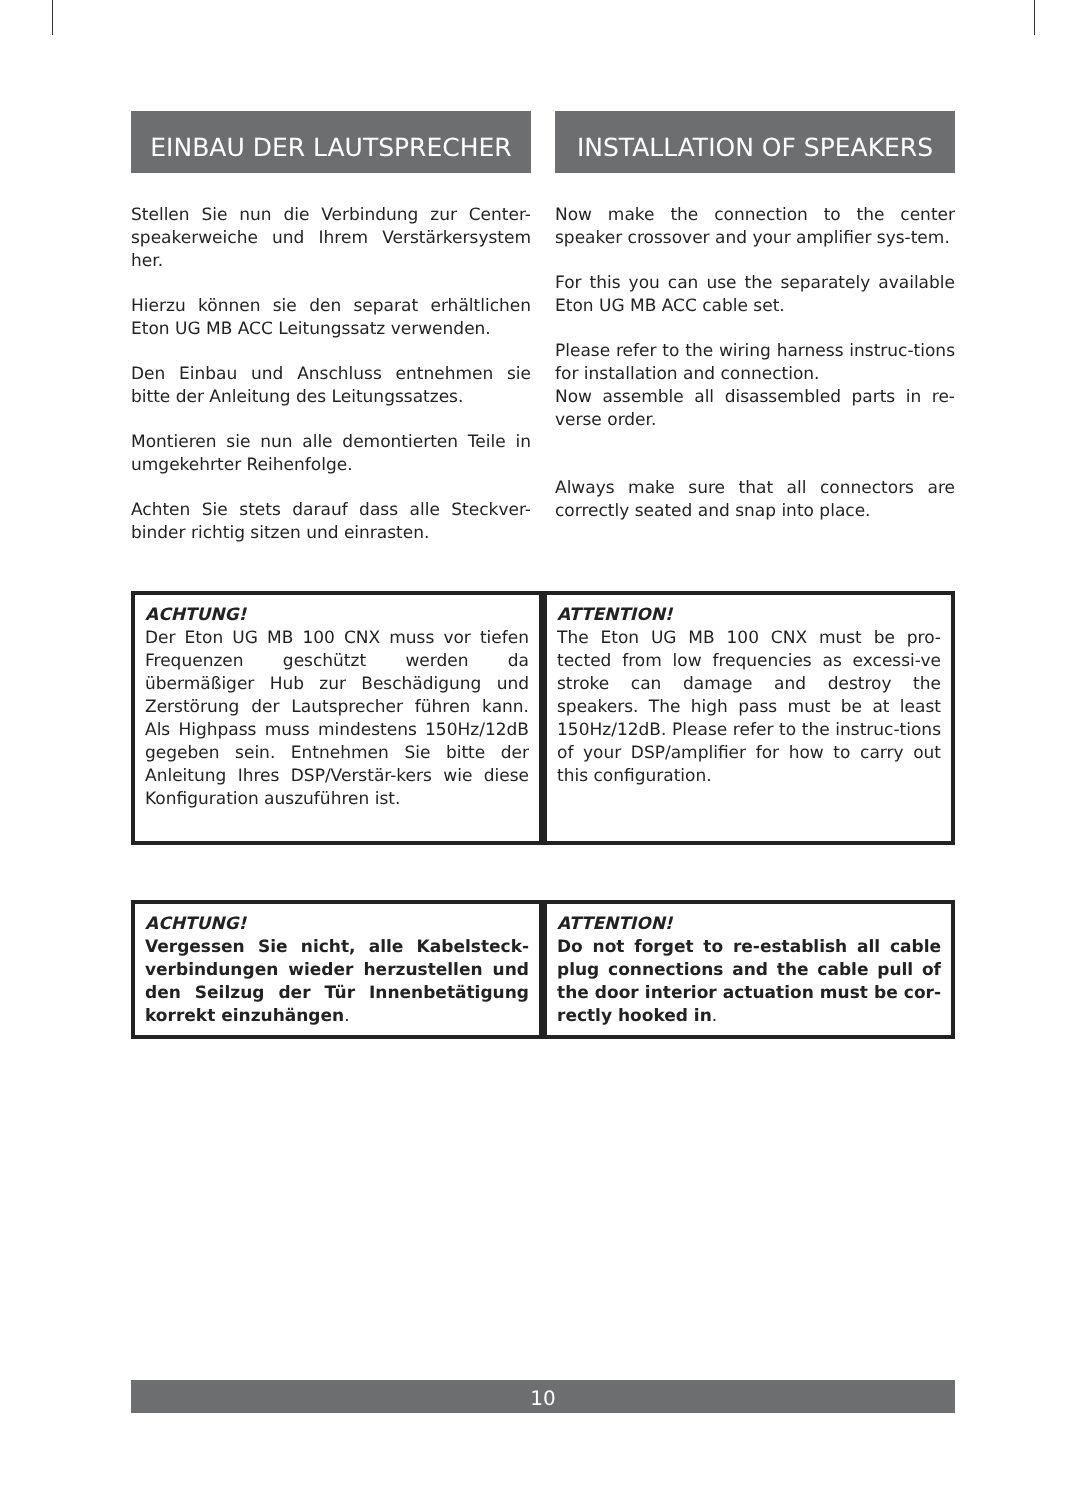EINBAU DER LAUTSPRECHER INSTALLATION OF SPEAKERS
Stellen Sie nun die Verbindung zur Center-speakerweiche und Ihrem Verstärkersystem her.
Hierzu können sie den separat erhältlichen Eton UG MB ACC Leitungssatz verwenden.
Den Einbau und Anschluss entnehmen sie bitte der Anleitung des Leitungssatzes.
Montieren sie nun alle demontierten Teile in umgekehrter Reihenfolge.
Achten Sie stets darauf dass alle Steckver-binder richtig sitzen und einrasten.
Now make the connection to the center speaker crossover and your amplifier sys-tem.
For this you can use the separately available Eton UG MB ACC cable set.
Please refer to the wiring harness instruc-tions for installation and connection.
Now assemble all disassembled parts in re-verse order.
Always make sure that all connectors are correctly seated and snap into place.
ACHTUNG!
Der Eton UG MB 100 CNX muss vor tiefen Frequenzen geschützt werden da übermäßiger Hub zur Beschädigung und Zerstörung der Lautsprecher führen kann. Als Highpass muss mindestens 150Hz/12dB gegeben sein. Entnehmen Sie bitte der Anleitung Ihres DSP/Verstär-kers wie diese Konfiguration auszuführen ist.
ATTENTION!
The Eton UG MB 100 CNX must be pro-tected from low frequencies as excessi-ve stroke can damage and destroy the speakers. The high pass must be at least 150Hz/12dB. Please refer to the instruc-tions of your DSP/amplifier for how to carry out this configuration.
ACHTUNG!
Vergessen Sie nicht, alle Kabelsteck-verbindungen wieder herzustellen und den Seilzug der Tür Innenbetätigung korrekt einzuhängen.
ATTENTION!
Do not forget to re-establish all cable plug connections and the cable pull of the door interior actuation must be cor-rectly hooked in.
10